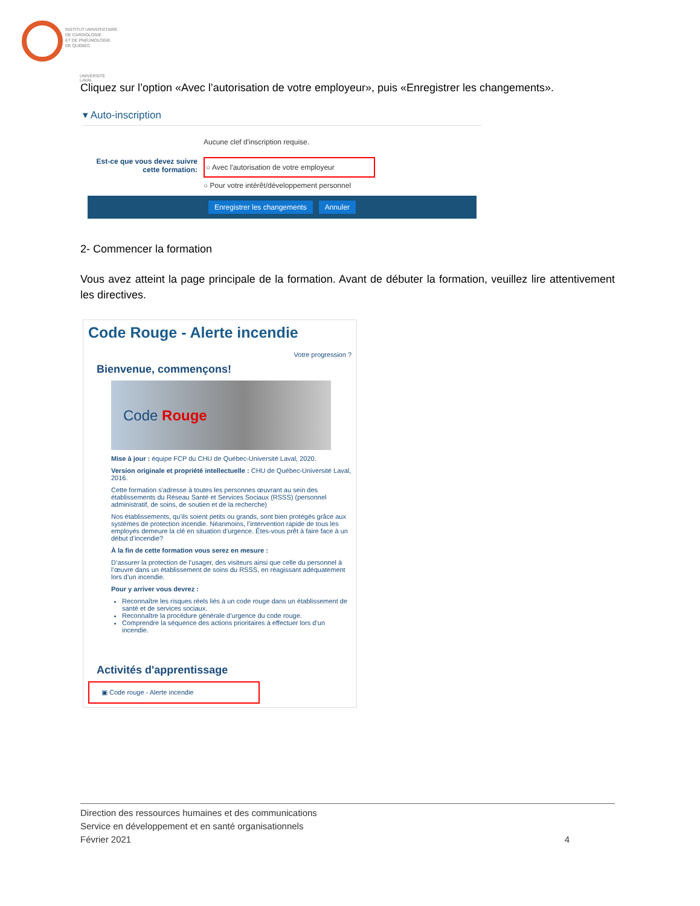INSTITUT UNIVERSITAIRE
DE CARDIOLOGIE
ET DE PNEUMOLOGIE
DE QUÉBEC
UNIVERSITÉ LAVAL
Cliquez sur l’option «Avec l’autorisation de votre employeur», puis «Enregistrer les changements».
▾ Auto-inscription
Aucune clef d'inscription requise.
Est-ce que vous devez suivre cette formation:
○ Avec l'autorisation de votre employeur
○ Pour votre intérêt/développement personnel
Enregistrer les changements Annuler
2- Commencer la formation
Vous avez atteint la page principale de la formation. Avant de débuter la formation, veuillez lire attentivement les directives.
Code Rouge - Alerte incendie
Votre progression ?
Bienvenue, commençons!
Code Rouge
Mise à jour : équipe FCP du CHU de Québec-Université Laval, 2020.
Version originale et propriété intellectuelle : CHU de Québec-Université Laval, 2016.
Cette formation s'adresse à toutes les personnes œuvrant au sein des établissements du Réseau Santé et Services Sociaux (RSSS) (personnel administratif, de soins, de soutien et de la recherche)
Nos établissements, qu’ils soient petits ou grands, sont bien protégés grâce aux systèmes de protection incendie. Néanmoins, l’intervention rapide de tous les employés demeure la clé en situation d’urgence. Êtes-vous prêt à faire face à un début d’incendie?
À la fin de cette formation vous serez en mesure :
D’assurer la protection de l’usager, des visiteurs ainsi que celle du personnel à l’œuvre dans un établissement de soins du RSSS, en réagissant adéquatement lors d’un incendie.
Pour y arriver vous devrez :
Reconnaître les risques réels liés à un code rouge dans un établissement de santé et de services sociaux.
Reconnaître la procédure générale d’urgence du code rouge.
Comprendre la séquence des actions prioritaires à effectuer lors d’un incendie.
Activités d'apprentissage
▣ Code rouge - Alerte incendie
Direction des ressources humaines et des communications
Service en développement et en santé organisationnels
Février 2021 4